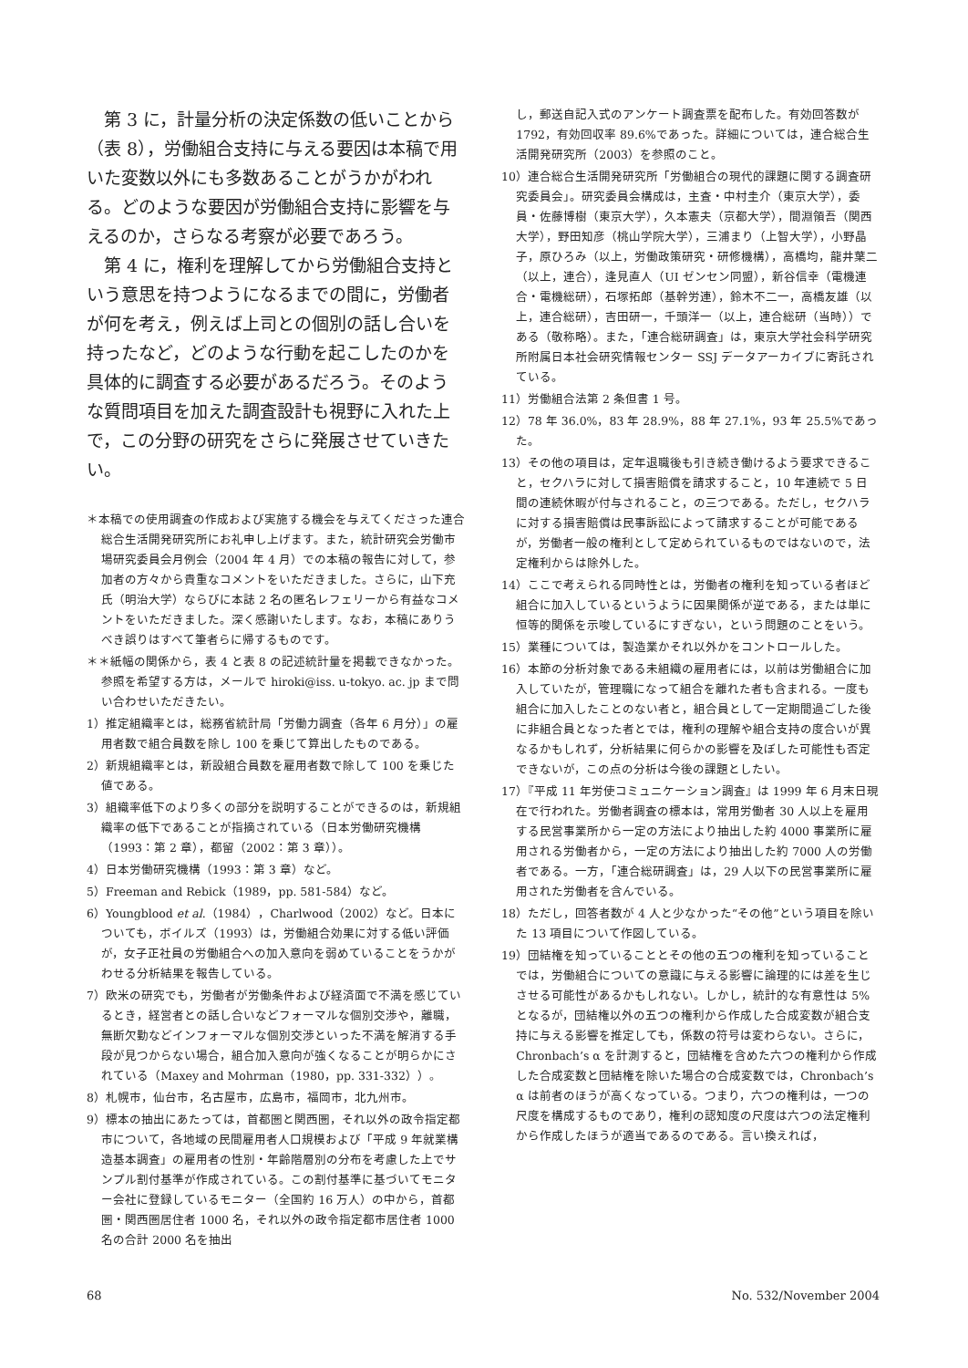第 3 に，計量分析の決定係数の低いことから（表 8），労働組合支持に与える要因は本稿で用いた変数以外にも多数あることがうかがわれる。どのような要因が労働組合支持に影響を与えるのか，さらなる考察が必要であろう。
第 4 に，権利を理解してから労働組合支持という意思を持つようになるまでの間に，労働者が何を考え，例えば上司との個別の話し合いを持ったなど，どのような行動を起こしたのかを具体的に調査する必要があるだろう。そのような質問項目を加えた調査設計も視野に入れた上で，この分野の研究をさらに発展させていきたい。
＊本稿での使用調査の作成および実施する機会を与えてくださった連合総合生活開発研究所にお礼申し上げます。また，統計研究会労働市場研究委員会月例会（2004 年 4 月）での本稿の報告に対して，参加者の方々から貴重なコメントをいただきました。さらに，山下充氏（明治大学）ならびに本誌 2 名の匿名レフェリーから有益なコメントをいただきました。深く感謝いたします。なお，本稿にありうべき誤りはすべて筆者らに帰するものです。
＊＊紙幅の関係から，表 4 と表 8 の記述統計量を掲載できなかった。参照を希望する方は，メールで hiroki@iss. u-tokyo. ac. jp まで問い合わせいただきたい。
1）推定組織率とは，総務省統計局「労働力調査（各年 6 月分）」の雇用者数で組合員数を除し 100 を乗じて算出したものである。
2）新規組織率とは，新設組合員数を雇用者数で除して 100 を乗じた値である。
3）組織率低下のより多くの部分を説明することができるのは，新規組織率の低下であることが指摘されている（日本労働研究機構（1993：第 2 章），都留（2002：第 3 章））。
4）日本労働研究機構（1993：第 3 章）など。
5）Freeman and Rebick（1989，pp. 581-584）など。
6）Youngblood et al.（1984），Charlwood（2002）など。日本についても，ボイルズ（1993）は，労働組合効果に対する低い評価が，女子正社員の労働組合への加入意向を弱めていることをうかがわせる分析結果を報告している。
7）欧米の研究でも，労働者が労働条件および経済面で不満を感じているとき，経営者との話し合いなどフォーマルな個別交渉や，離職，無断欠勤などインフォーマルな個別交渉といった不満を解消する手段が見つからない場合，組合加入意向が強くなることが明らかにされている（Maxey and Mohrman（1980，pp. 331-332））。
8）札幌市，仙台市，名古屋市，広島市，福岡市，北九州市。
9）標本の抽出にあたっては，首都圏と関西圏，それ以外の政令指定都市について，各地域の民間雇用者人口規模および「平成 9 年就業構造基本調査」の雇用者の性別・年齢階層別の分布を考慮した上でサンプル割付基準が作成されている。この割付基準に基づいてモニター会社に登録しているモニター（全国約 16 万人）の中から，首都圏・関西圏居住者 1000 名，それ以外の政令指定都市居住者 1000 名の合計 2000 名を抽出
し，郵送自記入式のアンケート調査票を配布した。有効回答数が 1792，有効回収率 89.6%であった。詳細については，連合総合生活開発研究所（2003）を参照のこと。
10）連合総合生活開発研究所「労働組合の現代的課題に関する調査研究委員会」。研究委員会構成は，主査・中村圭介（東京大学），委員・佐藤博樹（東京大学），久本憲夫（京都大学），間淵領吾（関西大学），野田知彦（桃山学院大学），三浦まり（上智大学），小野晶子，原ひろみ（以上，労働政策研究・研修機構），高橋均，龍井葉二（以上，連合），逢見直人（UI ゼンセン同盟），新谷信幸（電機連合・電機総研），石塚拓郎（基幹労連），鈴木不二一，高橋友雄（以上，連合総研），吉田研一，千頭洋一（以上，連合総研（当時））である（敬称略）。また，「連合総研調査」は，東京大学社会科学研究所附属日本社会研究情報センター SSJ データアーカイブに寄託されている。
11）労働組合法第 2 条但書 1 号。
12）78 年 36.0%，83 年 28.9%，88 年 27.1%，93 年 25.5%であった。
13）その他の項目は，定年退職後も引き続き働けるよう要求できること，セクハラに対して損害賠償を請求すること，10 年連続で 5 日間の連続休暇が付与されること，の三つである。ただし，セクハラに対する損害賠償は民事訴訟によって請求することが可能であるが，労働者一般の権利として定められているものではないので，法定権利からは除外した。
14）ここで考えられる同時性とは，労働者の権利を知っている者ほど組合に加入しているというように因果関係が逆である，または単に恒等的関係を示唆しているにすぎない，という問題のことをいう。
15）業種については，製造業かそれ以外かをコントロールした。
16）本節の分析対象である未組織の雇用者には，以前は労働組合に加入していたが，管理職になって組合を離れた者も含まれる。一度も組合に加入したことのない者と，組合員として一定期間過ごした後に非組合員となった者とでは，権利の理解や組合支持の度合いが異なるかもしれず，分析結果に何らかの影響を及ぼした可能性も否定できないが，この点の分析は今後の課題としたい。
17）『平成 11 年労使コミュニケーション調査』は 1999 年 6 月末日現在で行われた。労働者調査の標本は，常用労働者 30 人以上を雇用する民営事業所から一定の方法により抽出した約 4000 事業所に雇用される労働者から，一定の方法により抽出した約 7000 人の労働者である。一方，「連合総研調査」は，29 人以下の民営事業所に雇用された労働者を含んでいる。
18）ただし，回答者数が 4 人と少なかった“その他”という項目を除いた 13 項目について作図している。
19）団結権を知っていることとその他の五つの権利を知っていることでは，労働組合についての意識に与える影響に論理的には差を生じさせる可能性があるかもしれない。しかし，統計的な有意性は 5%となるが，団結権以外の五つの権利から作成した合成変数が組合支持に与える影響を推定しても，係数の符号は変わらない。さらに，Chronbach’s α を計測すると，団結権を含めた六つの権利から作成した合成変数と団結権を除いた場合の合成変数では，Chronbach’s α は前者のほうが高くなっている。つまり，六つの権利は，一つの尺度を構成するものであり，権利の認知度の尺度は六つの法定権利から作成したほうが適当であるのである。言い換えれば，
68 No. 532/November 2004